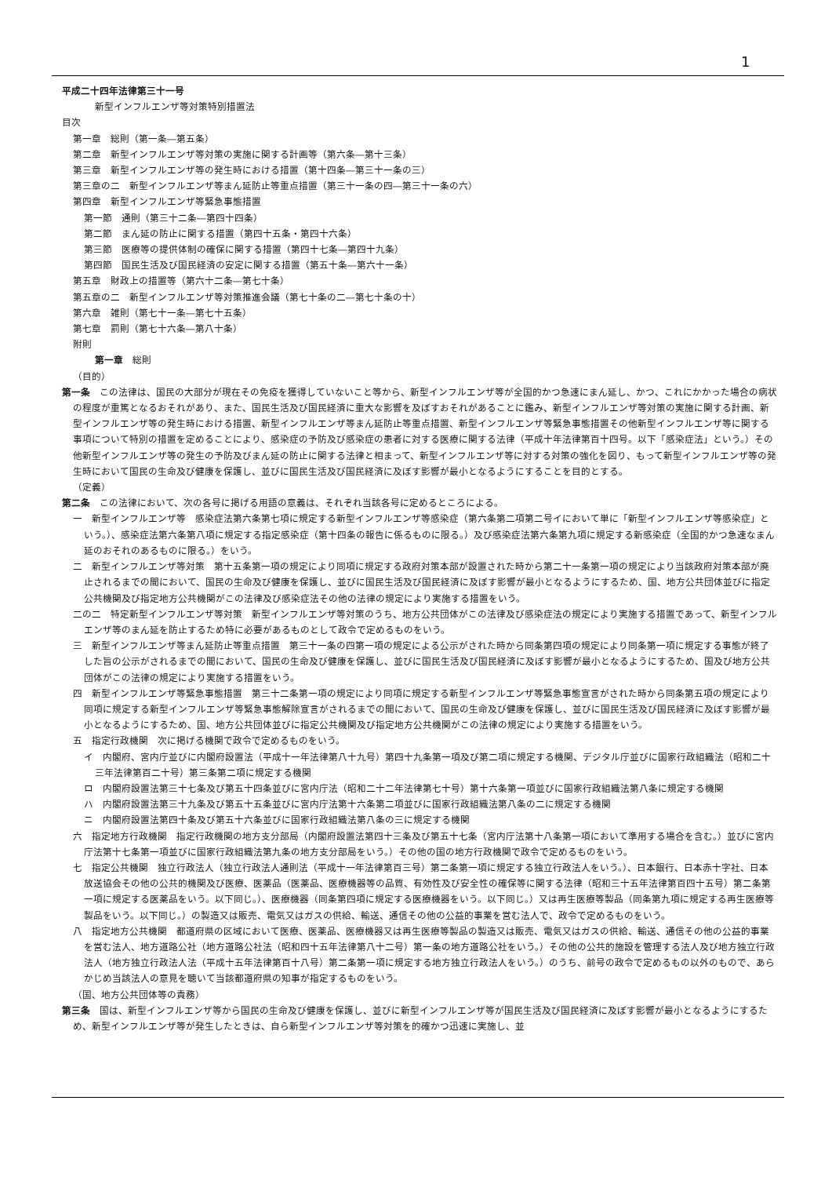1
平成二十四年法律第三十一号
新型インフルエンザ等対策特別措置法
目次
第一章　総則（第一条―第五条）
第二章　新型インフルエンザ等対策の実施に関する計画等（第六条―第十三条）
第三章　新型インフルエンザ等の発生時における措置（第十四条―第三十一条の三）
第三章の二　新型インフルエンザ等まん延防止等重点措置（第三十一条の四―第三十一条の六）
第四章　新型インフルエンザ等緊急事態措置
第一節　通則（第三十二条―第四十四条）
第二節　まん延の防止に関する措置（第四十五条・第四十六条）
第三節　医療等の提供体制の確保に関する措置（第四十七条―第四十九条）
第四節　国民生活及び国民経済の安定に関する措置（第五十条―第六十一条）
第五章　財政上の措置等（第六十二条―第七十条）
第五章の二　新型インフルエンザ等対策推進会議（第七十条の二―第七十条の十）
第六章　雑則（第七十一条―第七十五条）
第七章　罰則（第七十六条―第八十条）
附則
第一章　総則
（目的）
第一条　この法律は、国民の大部分が現在その免疫を獲得していないこと等から、新型インフルエンザ等が全国的かつ急速にまん延し、かつ、これにかかった場合の病状の程度が重篤となるおそれがあり、また、国民生活及び国民経済に重大な影響を及ぼすおそれがあることに鑑み、新型インフルエンザ等対策の実施に関する計画、新型インフルエンザ等の発生時における措置、新型インフルエンザ等まん延防止等重点措置、新型インフルエンザ等緊急事態措置その他新型インフルエンザ等に関する事項について特別の措置を定めることにより、感染症の予防及び感染症の患者に対する医療に関する法律（平成十年法律第百十四号。以下「感染症法」という。）その他新型インフルエンザ等の発生の予防及びまん延の防止に関する法律と相まって、新型インフルエンザ等に対する対策の強化を図り、もって新型インフルエンザ等の発生時において国民の生命及び健康を保護し、並びに国民生活及び国民経済に及ぼす影響が最小となるようにすることを目的とする。
（定義）
第二条　この法律において、次の各号に掲げる用語の意義は、それぞれ当該各号に定めるところによる。
一　新型インフルエンザ等　感染症法第六条第七項に規定する新型インフルエンザ等感染症（第六条第二項第二号イにおいて単に「新型インフルエンザ等感染症」という。）、感染症法第六条第八項に規定する指定感染症（第十四条の報告に係るものに限る。）及び感染症法第六条第九項に規定する新感染症（全国的かつ急速なまん延のおそれのあるものに限る。）をいう。
二　新型インフルエンザ等対策　第十五条第一項の規定により同項に規定する政府対策本部が設置された時から第二十一条第一項の規定により当該政府対策本部が廃止されるまでの間において、国民の生命及び健康を保護し、並びに国民生活及び国民経済に及ぼす影響が最小となるようにするため、国、地方公共団体並びに指定公共機関及び指定地方公共機関がこの法律及び感染症法その他の法律の規定により実施する措置をいう。
二の二　特定新型インフルエンザ等対策　新型インフルエンザ等対策のうち、地方公共団体がこの法律及び感染症法の規定により実施する措置であって、新型インフルエンザ等のまん延を防止するため特に必要があるものとして政令で定めるものをいう。
三　新型インフルエンザ等まん延防止等重点措置　第三十一条の四第一項の規定による公示がされた時から同条第四項の規定により同条第一項に規定する事態が終了した旨の公示がされるまでの間において、国民の生命及び健康を保護し、並びに国民生活及び国民経済に及ぼす影響が最小となるようにするため、国及び地方公共団体がこの法律の規定により実施する措置をいう。
四　新型インフルエンザ等緊急事態措置　第三十二条第一項の規定により同項に規定する新型インフルエンザ等緊急事態宣言がされた時から同条第五項の規定により同項に規定する新型インフルエンザ等緊急事態解除宣言がされるまでの間において、国民の生命及び健康を保護し、並びに国民生活及び国民経済に及ぼす影響が最小となるようにするため、国、地方公共団体並びに指定公共機関及び指定地方公共機関がこの法律の規定により実施する措置をいう。
五　指定行政機関　次に掲げる機関で政令で定めるものをいう。
イ　内閣府、宮内庁並びに内閣府設置法（平成十一年法律第八十九号）第四十九条第一項及び第二項に規定する機関、デジタル庁並びに国家行政組織法（昭和二十三年法律第百二十号）第三条第二項に規定する機関
ロ　内閣府設置法第三十七条及び第五十四条並びに宮内庁法（昭和二十二年法律第七十号）第十六条第一項並びに国家行政組織法第八条に規定する機関
ハ　内閣府設置法第三十九条及び第五十五条並びに宮内庁法第十六条第二項並びに国家行政組織法第八条の二に規定する機関
ニ　内閣府設置法第四十条及び第五十六条並びに国家行政組織法第八条の三に規定する機関
六　指定地方行政機関　指定行政機関の地方支分部局（内閣府設置法第四十三条及び第五十七条（宮内庁法第十八条第一項において準用する場合を含む。）並びに宮内庁法第十七条第一項並びに国家行政組織法第九条の地方支分部局をいう。）その他の国の地方行政機関で政令で定めるものをいう。
七　指定公共機関　独立行政法人（独立行政法人通則法（平成十一年法律第百三号）第二条第一項に規定する独立行政法人をいう。）、日本銀行、日本赤十字社、日本放送協会その他の公共的機関及び医療、医薬品（医薬品、医療機器等の品質、有効性及び安全性の確保等に関する法律（昭和三十五年法律第百四十五号）第二条第一項に規定する医薬品をいう。以下同じ。）、医療機器（同条第四項に規定する医療機器をいう。以下同じ。）又は再生医療等製品（同条第九項に規定する再生医療等製品をいう。以下同じ。）の製造又は販売、電気又はガスの供給、輸送、通信その他の公益的事業を営む法人で、政令で定めるものをいう。
八　指定地方公共機関　都道府県の区域において医療、医薬品、医療機器又は再生医療等製品の製造又は販売、電気又はガスの供給、輸送、通信その他の公益的事業を営む法人、地方道路公社（地方道路公社法（昭和四十五年法律第八十二号）第一条の地方道路公社をいう。）その他の公共的施設を管理する法人及び地方独立行政法人（地方独立行政法人法（平成十五年法律第百十八号）第二条第一項に規定する地方独立行政法人をいう。）のうち、前号の政令で定めるもの以外のもので、あらかじめ当該法人の意見を聴いて当該都道府県の知事が指定するものをいう。
（国、地方公共団体等の責務）
第三条　国は、新型インフルエンザ等から国民の生命及び健康を保護し、並びに新型インフルエンザ等が国民生活及び国民経済に及ぼす影響が最小となるようにするため、新型インフルエンザ等が発生したときは、自ら新型インフルエンザ等対策を的確かつ迅速に実施し、並